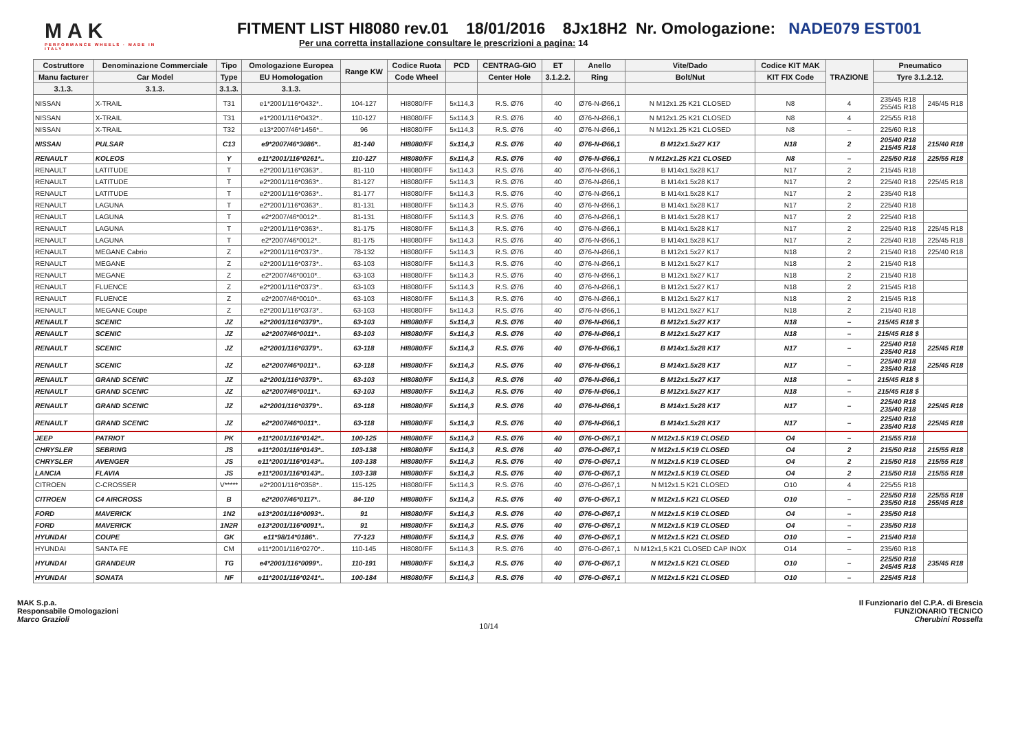MAK
PERFORMANCE WHEELS · MADE IN ITALY
FITMENT LIST HI8080 rev.01 18/01/2016 8Jx18H2 Nr. Omologazione: NADE079 EST001
Per una corretta installazione consultare le prescrizioni a pagina: 14
| Costruttore | Denominazione Commerciale | Tipo | Omologazione Europea | Range KW | Codice Ruota | PCD | CENTRAG-GIO | ET | Anello | Vite/Dado | Codice KIT MAK | TRAZIONE | Pneumatico | |
| --- | --- | --- | --- | --- | --- | --- | --- | --- | --- | --- | --- | --- | --- | --- |
| Manu facturer | Car Model | Type | EU Homologation | | Code Wheel | | Center Hole | 3.1.2.2. | Ring | Bolt/Nut | KIT FIX Code | | Tyre 3.1.2.12. | |
| 3.1.3. | 3.1.3. | 3.1.3. | 3.1.3. | | | | | | | | | | | |
| NISSAN | X-TRAIL | T31 | e1*2001/116*0432*.. | 104-127 | HI8080/FF | 5x114,3 | R.S. Ø76 | 40 | Ø76-N-Ø66,1 | N M12x1.25 K21 CLOSED | N8 | 4 | 235/45 R18 255/45 R18 | 245/45 R18 |
| NISSAN | X-TRAIL | T31 | e1*2001/116*0432*.. | 110-127 | HI8080/FF | 5x114,3 | R.S. Ø76 | 40 | Ø76-N-Ø66,1 | N M12x1.25 K21 CLOSED | N8 | 4 | 225/55 R18 | |
| NISSAN | X-TRAIL | T32 | e13*2007/46*1456*.. | 96 | HI8080/FF | 5x114,3 | R.S. Ø76 | 40 | Ø76-N-Ø66,1 | N M12x1.25 K21 CLOSED | N8 | – | 225/60 R18 | |
| NISSAN | PULSAR | C13 | e9*2007/46*3086*.. | 81-140 | HI8080/FF | 5x114,3 | R.S. Ø76 | 40 | Ø76-N-Ø66,1 | B M12x1.5x27 K17 | N18 | 2 | 205/40 R18 215/45 R18 | 215/40 R18 |
| RENAULT | KOLEOS | Y | e11*2001/116*0261*.. | 110-127 | HI8080/FF | 5x114,3 | R.S. Ø76 | 40 | Ø76-N-Ø66,1 | N M12x1.25 K21 CLOSED | N8 | – | 225/50 R18 | 225/55 R18 |
| RENAULT | LATITUDE | T | e2*2001/116*0363*.. | 81-110 | HI8080/FF | 5x114,3 | R.S. Ø76 | 40 | Ø76-N-Ø66,1 | B M14x1.5x28 K17 | N17 | 2 | 215/45 R18 | |
| RENAULT | LATITUDE | T | e2*2001/116*0363*.. | 81-127 | HI8080/FF | 5x114,3 | R.S. Ø76 | 40 | Ø76-N-Ø66,1 | B M14x1.5x28 K17 | N17 | 2 | 225/40 R18 | 225/45 R18 |
| RENAULT | LATITUDE | T | e2*2001/116*0363*.. | 81-177 | HI8080/FF | 5x114,3 | R.S. Ø76 | 40 | Ø76-N-Ø66,1 | B M14x1.5x28 K17 | N17 | 2 | 235/40 R18 | |
| RENAULT | LAGUNA | T | e2*2001/116*0363*.. | 81-131 | HI8080/FF | 5x114,3 | R.S. Ø76 | 40 | Ø76-N-Ø66,1 | B M14x1.5x28 K17 | N17 | 2 | 225/40 R18 | |
| RENAULT | LAGUNA | T | e2*2007/46*0012*.. | 81-131 | HI8080/FF | 5x114,3 | R.S. Ø76 | 40 | Ø76-N-Ø66,1 | B M14x1.5x28 K17 | N17 | 2 | 225/40 R18 | |
| RENAULT | LAGUNA | T | e2*2001/116*0363*.. | 81-175 | HI8080/FF | 5x114,3 | R.S. Ø76 | 40 | Ø76-N-Ø66,1 | B M14x1.5x28 K17 | N17 | 2 | 225/40 R18 | 225/45 R18 |
| RENAULT | LAGUNA | T | e2*2007/46*0012*.. | 81-175 | HI8080/FF | 5x114,3 | R.S. Ø76 | 40 | Ø76-N-Ø66,1 | B M14x1.5x28 K17 | N17 | 2 | 225/40 R18 | 225/45 R18 |
| RENAULT | MEGANE Cabrio | Z | e2*2001/116*0373*.. | 78-132 | HI8080/FF | 5x114,3 | R.S. Ø76 | 40 | Ø76-N-Ø66,1 | B M12x1.5x27 K17 | N18 | 2 | 215/40 R18 | 225/40 R18 |
| RENAULT | MEGANE | Z | e2*2001/116*0373*.. | 63-103 | HI8080/FF | 5x114,3 | R.S. Ø76 | 40 | Ø76-N-Ø66,1 | B M12x1.5x27 K17 | N18 | 2 | 215/40 R18 | |
| RENAULT | MEGANE | Z | e2*2007/46*0010*.. | 63-103 | HI8080/FF | 5x114,3 | R.S. Ø76 | 40 | Ø76-N-Ø66,1 | B M12x1.5x27 K17 | N18 | 2 | 215/40 R18 | |
| RENAULT | FLUENCE | Z | e2*2001/116*0373*.. | 63-103 | HI8080/FF | 5x114,3 | R.S. Ø76 | 40 | Ø76-N-Ø66,1 | B M12x1.5x27 K17 | N18 | 2 | 215/45 R18 | |
| RENAULT | FLUENCE | Z | e2*2007/46*0010*.. | 63-103 | HI8080/FF | 5x114,3 | R.S. Ø76 | 40 | Ø76-N-Ø66,1 | B M12x1.5x27 K17 | N18 | 2 | 215/45 R18 | |
| RENAULT | MEGANE Coupe | Z | e2*2001/116*0373*.. | 63-103 | HI8080/FF | 5x114,3 | R.S. Ø76 | 40 | Ø76-N-Ø66,1 | B M12x1.5x27 K17 | N18 | 2 | 215/40 R18 | |
| RENAULT | SCENIC | JZ | e2*2001/116*0379*.. | 63-103 | HI8080/FF | 5x114,3 | R.S. Ø76 | 40 | Ø76-N-Ø66,1 | B M12x1.5x27 K17 | N18 | – | 215/45 R18 $ | |
| RENAULT | SCENIC | JZ | e2*2007/46*0011*.. | 63-103 | HI8080/FF | 5x114,3 | R.S. Ø76 | 40 | Ø76-N-Ø66,1 | B M12x1.5x27 K17 | N18 | – | 215/45 R18 $ | |
| RENAULT | SCENIC | JZ | e2*2001/116*0379*.. | 63-118 | HI8080/FF | 5x114,3 | R.S. Ø76 | 40 | Ø76-N-Ø66,1 | B M14x1.5x28 K17 | N17 | – | 225/40 R18 235/40 R18 | 225/45 R18 |
| RENAULT | SCENIC | JZ | e2*2007/46*0011*.. | 63-118 | HI8080/FF | 5x114,3 | R.S. Ø76 | 40 | Ø76-N-Ø66,1 | B M14x1.5x28 K17 | N17 | – | 225/40 R18 235/40 R18 | 225/45 R18 |
| RENAULT | GRAND SCENIC | JZ | e2*2001/116*0379*.. | 63-103 | HI8080/FF | 5x114,3 | R.S. Ø76 | 40 | Ø76-N-Ø66,1 | B M12x1.5x27 K17 | N18 | – | 215/45 R18 $ | |
| RENAULT | GRAND SCENIC | JZ | e2*2007/46*0011*.. | 63-103 | HI8080/FF | 5x114,3 | R.S. Ø76 | 40 | Ø76-N-Ø66,1 | B M12x1.5x27 K17 | N18 | – | 215/45 R18 $ | |
| RENAULT | GRAND SCENIC | JZ | e2*2001/116*0379*.. | 63-118 | HI8080/FF | 5x114,3 | R.S. Ø76 | 40 | Ø76-N-Ø66,1 | B M14x1.5x28 K17 | N17 | – | 225/40 R18 235/40 R18 | 225/45 R18 |
| RENAULT | GRAND SCENIC | JZ | e2*2007/46*0011*.. | 63-118 | HI8080/FF | 5x114,3 | R.S. Ø76 | 40 | Ø76-N-Ø66,1 | B M14x1.5x28 K17 | N17 | – | 225/40 R18 235/40 R18 | 225/45 R18 |
| JEEP | PATRIOT | PK | e11*2001/116*0142*.. | 100-125 | HI8080/FF | 5x114,3 | R.S. Ø76 | 40 | Ø76-O-Ø67,1 | N M12x1.5 K19 CLOSED | O4 | – | 215/55 R18 | |
| CHRYSLER | SEBRING | JS | e11*2001/116*0143*.. | 103-138 | HI8080/FF | 5x114,3 | R.S. Ø76 | 40 | Ø76-O-Ø67,1 | N M12x1.5 K19 CLOSED | O4 | 2 | 215/50 R18 | 215/55 R18 |
| CHRYSLER | AVENGER | JS | e11*2001/116*0143*.. | 103-138 | HI8080/FF | 5x114,3 | R.S. Ø76 | 40 | Ø76-O-Ø67,1 | N M12x1.5 K19 CLOSED | O4 | 2 | 215/50 R18 | 215/55 R18 |
| LANCIA | FLAVIA | JS | e11*2001/116*0143*.. | 103-138 | HI8080/FF | 5x114,3 | R.S. Ø76 | 40 | Ø76-O-Ø67,1 | N M12x1.5 K19 CLOSED | O4 | 2 | 215/50 R18 | 215/55 R18 |
| CITROEN | C-CROSSER | V***** | e2*2001/116*0358*.. | 115-125 | HI8080/FF | 5x114,3 | R.S. Ø76 | 40 | Ø76-O-Ø67,1 | N M12x1.5 K21 CLOSED | O10 | 4 | 225/55 R18 | |
| CITROEN | C4 AIRCROSS | B | e2*2007/46*0117*.. | 84-110 | HI8080/FF | 5x114,3 | R.S. Ø76 | 40 | Ø76-O-Ø67,1 | N M12x1.5 K21 CLOSED | O10 | – | 225/50 R18 235/50 R18 | 225/55 R18 255/45 R18 |
| FORD | MAVERICK | 1N2 | e13*2001/116*0093*.. | 91 | HI8080/FF | 5x114,3 | R.S. Ø76 | 40 | Ø76-O-Ø67,1 | N M12x1.5 K19 CLOSED | O4 | – | 235/50 R18 | |
| FORD | MAVERICK | 1N2R | e13*2001/116*0091*.. | 91 | HI8080/FF | 5x114,3 | R.S. Ø76 | 40 | Ø76-O-Ø67,1 | N M12x1.5 K19 CLOSED | O4 | – | 235/50 R18 | |
| HYUNDAI | COUPE | GK | e11*98/14*0186*.. | 77-123 | HI8080/FF | 5x114,3 | R.S. Ø76 | 40 | Ø76-O-Ø67,1 | N M12x1.5 K21 CLOSED | O10 | – | 215/40 R18 | |
| HYUNDAI | SANTA FE | CM | e11*2001/116*0270*.. | 110-145 | HI8080/FF | 5x114,3 | R.S. Ø76 | 40 | Ø76-O-Ø67,1 | N M12x1,5 K21 CLOSED CAP INOX | O14 | – | 235/60 R18 | |
| HYUNDAI | GRANDEUR | TG | e4*2001/116*0099*.. | 110-191 | HI8080/FF | 5x114,3 | R.S. Ø76 | 40 | Ø76-O-Ø67,1 | N M12x1.5 K21 CLOSED | O10 | – | 225/50 R18 245/45 R18 | 235/45 R18 |
| HYUNDAI | SONATA | NF | e11*2001/116*0241*.. | 100-184 | HI8080/FF | 5x114,3 | R.S. Ø76 | 40 | Ø76-O-Ø67,1 | N M12x1.5 K21 CLOSED | O10 | – | 225/45 R18 | |
MAK S.p.a.
Responsabile Omologazioni
Marco Grazioli
10/14
Il Funzionario del C.P.A. di Brescia
FUNZIONARIO TECNICO
Cherubini Rossella